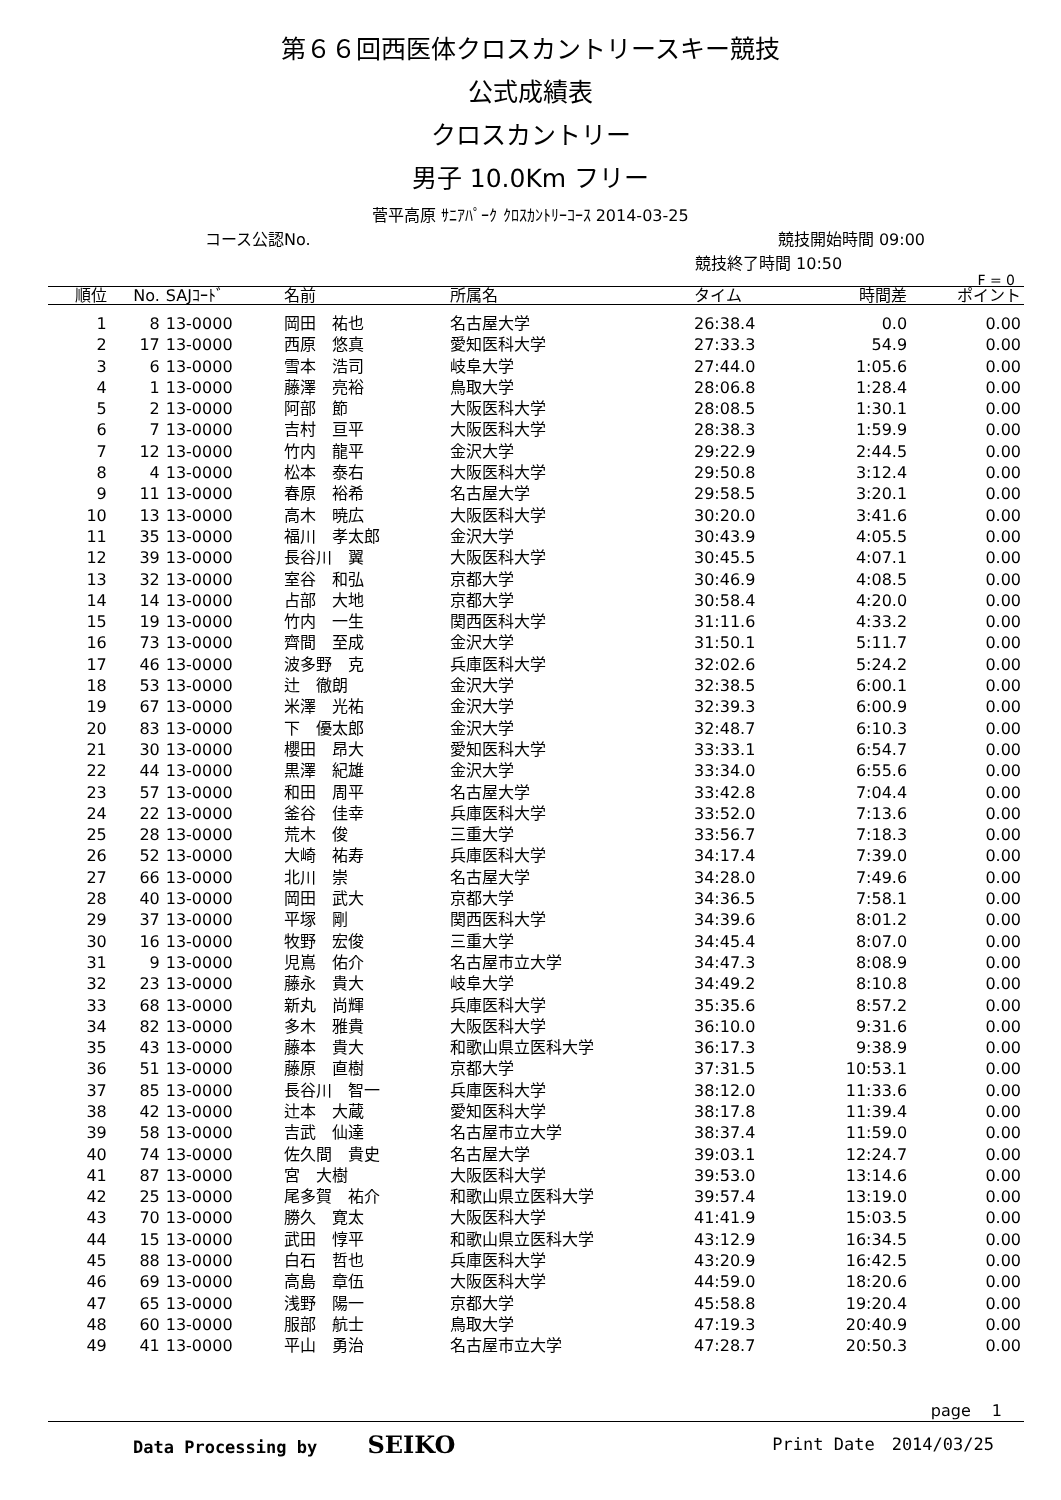第６６回西医体クロスカントリースキー競技
公式成績表
クロスカントリー
男子 10.0Km フリー
菅平高原 ｻﾆｱﾊﾟｰｸ ｸﾛｽｶﾝﾄﾘｰｺｰｽ 2014-03-25
コース公認No. 競技開始時間 09:00
競技終了時間 10:50
F = 0
| 順位 | No. | SAJｺｰﾄﾞ | 名前 | 所属名 | タイム | 時間差 | ポイント |
| --- | --- | --- | --- | --- | --- | --- | --- |
| 1 | 8 | 13-0000 | 岡田 祐也 | 名古屋大学 | 26:38.4 | 0.0 | 0.00 |
| 2 | 17 | 13-0000 | 西原 悠真 | 愛知医科大学 | 27:33.3 | 54.9 | 0.00 |
| 3 | 6 | 13-0000 | 雪本 浩司 | 岐阜大学 | 27:44.0 | 1:05.6 | 0.00 |
| 4 | 1 | 13-0000 | 藤澤 亮裕 | 鳥取大学 | 28:06.8 | 1:28.4 | 0.00 |
| 5 | 2 | 13-0000 | 阿部 節 | 大阪医科大学 | 28:08.5 | 1:30.1 | 0.00 |
| 6 | 7 | 13-0000 | 吉村 亘平 | 大阪医科大学 | 28:38.3 | 1:59.9 | 0.00 |
| 7 | 12 | 13-0000 | 竹内 龍平 | 金沢大学 | 29:22.9 | 2:44.5 | 0.00 |
| 8 | 4 | 13-0000 | 松本 泰右 | 大阪医科大学 | 29:50.8 | 3:12.4 | 0.00 |
| 9 | 11 | 13-0000 | 春原 裕希 | 名古屋大学 | 29:58.5 | 3:20.1 | 0.00 |
| 10 | 13 | 13-0000 | 高木 暁広 | 大阪医科大学 | 30:20.0 | 3:41.6 | 0.00 |
| 11 | 35 | 13-0000 | 福川 孝太郎 | 金沢大学 | 30:43.9 | 4:05.5 | 0.00 |
| 12 | 39 | 13-0000 | 長谷川 翼 | 大阪医科大学 | 30:45.5 | 4:07.1 | 0.00 |
| 13 | 32 | 13-0000 | 室谷 和弘 | 京都大学 | 30:46.9 | 4:08.5 | 0.00 |
| 14 | 14 | 13-0000 | 占部 大地 | 京都大学 | 30:58.4 | 4:20.0 | 0.00 |
| 15 | 19 | 13-0000 | 竹内 一生 | 関西医科大学 | 31:11.6 | 4:33.2 | 0.00 |
| 16 | 73 | 13-0000 | 齊間 至成 | 金沢大学 | 31:50.1 | 5:11.7 | 0.00 |
| 17 | 46 | 13-0000 | 波多野 克 | 兵庫医科大学 | 32:02.6 | 5:24.2 | 0.00 |
| 18 | 53 | 13-0000 | 辻 徹朗 | 金沢大学 | 32:38.5 | 6:00.1 | 0.00 |
| 19 | 67 | 13-0000 | 米澤 光祐 | 金沢大学 | 32:39.3 | 6:00.9 | 0.00 |
| 20 | 83 | 13-0000 | 下 優太郎 | 金沢大学 | 32:48.7 | 6:10.3 | 0.00 |
| 21 | 30 | 13-0000 | 櫻田 昂大 | 愛知医科大学 | 33:33.1 | 6:54.7 | 0.00 |
| 22 | 44 | 13-0000 | 黒澤 紀雄 | 金沢大学 | 33:34.0 | 6:55.6 | 0.00 |
| 23 | 57 | 13-0000 | 和田 周平 | 名古屋大学 | 33:42.8 | 7:04.4 | 0.00 |
| 24 | 22 | 13-0000 | 釜谷 佳幸 | 兵庫医科大学 | 33:52.0 | 7:13.6 | 0.00 |
| 25 | 28 | 13-0000 | 荒木 俊 | 三重大学 | 33:56.7 | 7:18.3 | 0.00 |
| 26 | 52 | 13-0000 | 大崎 祐寿 | 兵庫医科大学 | 34:17.4 | 7:39.0 | 0.00 |
| 27 | 66 | 13-0000 | 北川 崇 | 名古屋大学 | 34:28.0 | 7:49.6 | 0.00 |
| 28 | 40 | 13-0000 | 岡田 武大 | 京都大学 | 34:36.5 | 7:58.1 | 0.00 |
| 29 | 37 | 13-0000 | 平塚 剛 | 関西医科大学 | 34:39.6 | 8:01.2 | 0.00 |
| 30 | 16 | 13-0000 | 牧野 宏俊 | 三重大学 | 34:45.4 | 8:07.0 | 0.00 |
| 31 | 9 | 13-0000 | 児嶌 佑介 | 名古屋市立大学 | 34:47.3 | 8:08.9 | 0.00 |
| 32 | 23 | 13-0000 | 藤永 貴大 | 岐阜大学 | 34:49.2 | 8:10.8 | 0.00 |
| 33 | 68 | 13-0000 | 新丸 尚輝 | 兵庫医科大学 | 35:35.6 | 8:57.2 | 0.00 |
| 34 | 82 | 13-0000 | 多木 雅貴 | 大阪医科大学 | 36:10.0 | 9:31.6 | 0.00 |
| 35 | 43 | 13-0000 | 藤本 貴大 | 和歌山県立医科大学 | 36:17.3 | 9:38.9 | 0.00 |
| 36 | 51 | 13-0000 | 藤原 直樹 | 京都大学 | 37:31.5 | 10:53.1 | 0.00 |
| 37 | 85 | 13-0000 | 長谷川 智一 | 兵庫医科大学 | 38:12.0 | 11:33.6 | 0.00 |
| 38 | 42 | 13-0000 | 辻本 大蔵 | 愛知医科大学 | 38:17.8 | 11:39.4 | 0.00 |
| 39 | 58 | 13-0000 | 吉武 仙達 | 名古屋市立大学 | 38:37.4 | 11:59.0 | 0.00 |
| 40 | 74 | 13-0000 | 佐久間 貴史 | 名古屋大学 | 39:03.1 | 12:24.7 | 0.00 |
| 41 | 87 | 13-0000 | 宮 大樹 | 大阪医科大学 | 39:53.0 | 13:14.6 | 0.00 |
| 42 | 25 | 13-0000 | 尾多賀 祐介 | 和歌山県立医科大学 | 39:57.4 | 13:19.0 | 0.00 |
| 43 | 70 | 13-0000 | 勝久 寛太 | 大阪医科大学 | 41:41.9 | 15:03.5 | 0.00 |
| 44 | 15 | 13-0000 | 武田 惇平 | 和歌山県立医科大学 | 43:12.9 | 16:34.5 | 0.00 |
| 45 | 88 | 13-0000 | 白石 哲也 | 兵庫医科大学 | 43:20.9 | 16:42.5 | 0.00 |
| 46 | 69 | 13-0000 | 高島 章伍 | 大阪医科大学 | 44:59.0 | 18:20.6 | 0.00 |
| 47 | 65 | 13-0000 | 浅野 陽一 | 京都大学 | 45:58.8 | 19:20.4 | 0.00 |
| 48 | 60 | 13-0000 | 服部 航士 | 鳥取大学 | 47:19.3 | 20:40.9 | 0.00 |
| 49 | 41 | 13-0000 | 平山 勇治 | 名古屋市立大学 | 47:28.7 | 20:50.3 | 0.00 |
page　 1
Data Processing by SEIKO Print Date　2014/03/25